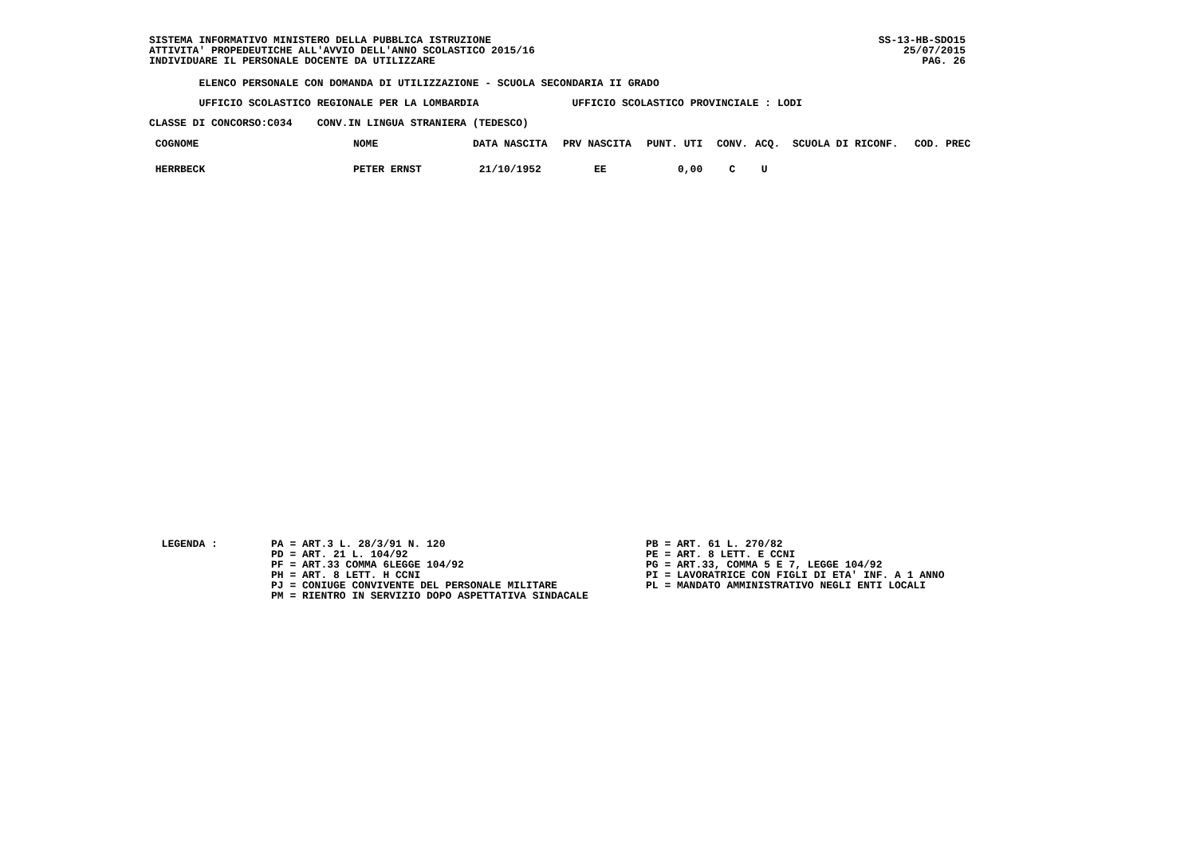SS-13-HB-SDO15
25/07/2015
PAG. 26
SISTEMA INFORMATIVO MINISTERO DELLA PUBBLICA ISTRUZIONE ATTIVITA' PROPEDEUTICHE ALL'AVVIO DELL'ANNO SCOLASTICO 2015/16 INDIVIDUARE IL PERSONALE DOCENTE DA UTILIZZARE
ELENCO PERSONALE CON DOMANDA DI UTILIZZAZIONE - SCUOLA SECONDARIA II GRADO
UFFICIO SCOLASTICO REGIONALE PER LA LOMBARDIA UFFICIO SCOLASTICO PROVINCIALE : LODI
CLASSE DI CONCORSO:C034 CONV.IN LINGUA STRANIERA (TEDESCO)
| COGNOME | NOME | DATA NASCITA | PRV NASCITA | PUNT. UTI | CONV. | ACQ. | SCUOLA DI RICONF. | COD. PREC |
| --- | --- | --- | --- | --- | --- | --- | --- | --- |
| HERRBECK | PETER ERNST | 21/10/1952 | EE | 0,00 | C | U | | |
LEGENDA :
PA = ART.3 L. 28/3/91 N. 120 PD = ART. 21 L. 104/92 PF = ART.33 COMMA 6LEGGE 104/92 PH = ART. 8 LETT. H CCNI PJ = CONIUGE CONVIVENTE DEL PERSONALE MILITARE PM = RIENTRO IN SERVIZIO DOPO ASPETTATIVA SINDACALE
PB = ART. 61 L. 270/82 PE = ART. 8 LETT. E CCNI PG = ART.33, COMMA 5 E 7, LEGGE 104/92 PI = LAVORATRICE CON FIGLI DI ETA' INF. A 1 ANNO PL = MANDATO AMMINISTRATIVO NEGLI ENTI LOCALI